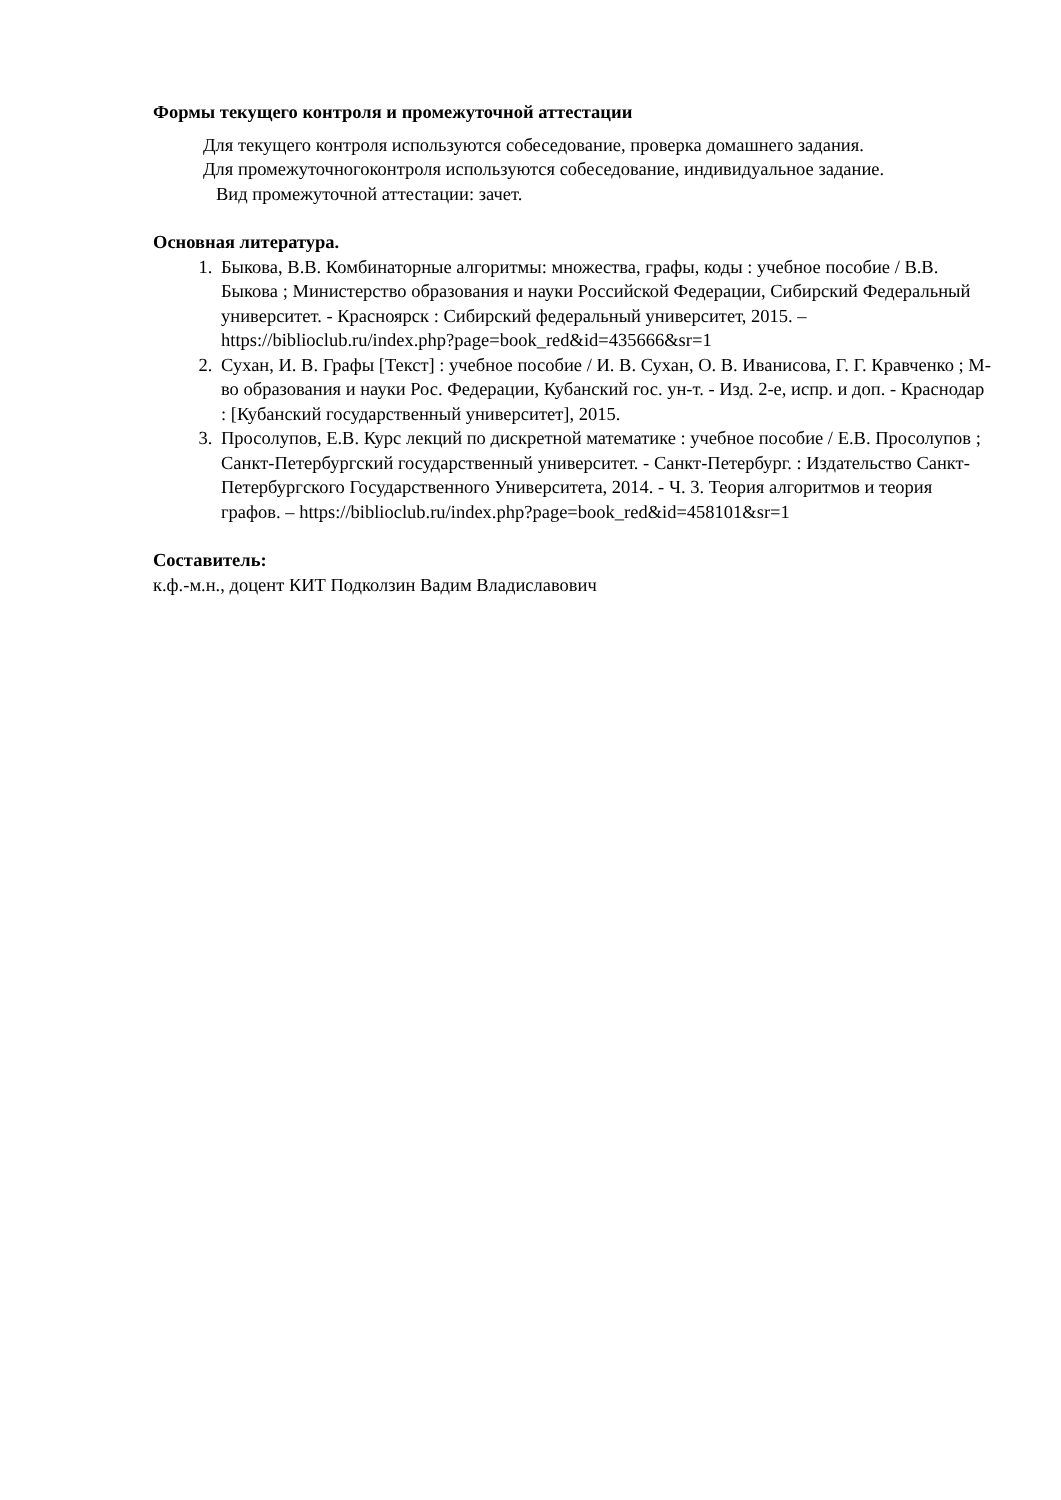Формы текущего контроля и промежуточной аттестации
Для текущего контроля используются собеседование, проверка домашнего задания.
Для промежуточногоконтроля используются собеседование, индивидуальное задание.
Вид промежуточной аттестации: зачет.
Основная литература.
1. Быкова, В.В. Комбинаторные алгоритмы: множества, графы, коды : учебное пособие / В.В. Быкова ; Министерство образования и науки Российской Федерации, Сибирский Федеральный университет. - Красноярск : Сибирский федеральный университет, 2015. – https://biblioclub.ru/index.php?page=book_red&id=435666&sr=1
2. Сухан, И. В. Графы [Текст] : учебное пособие / И. В. Сухан, О. В. Иванисова, Г. Г. Кравченко ; М-во образования и науки Рос. Федерации, Кубанский гос. ун-т. - Изд. 2-е, испр. и доп. - Краснодар : [Кубанский государственный университет], 2015.
3. Просолупов, Е.В. Курс лекций по дискретной математике : учебное пособие / Е.В. Просолупов ; Санкт-Петербургский государственный университет. - Санкт-Петербург. : Издательство Санкт-Петербургского Государственного Университета, 2014. - Ч. 3. Теория алгоритмов и теория графов. – https://biblioclub.ru/index.php?page=book_red&id=458101&sr=1
Составитель:
к.ф.-м.н., доцент КИТ Подколзин Вадим Владиславович